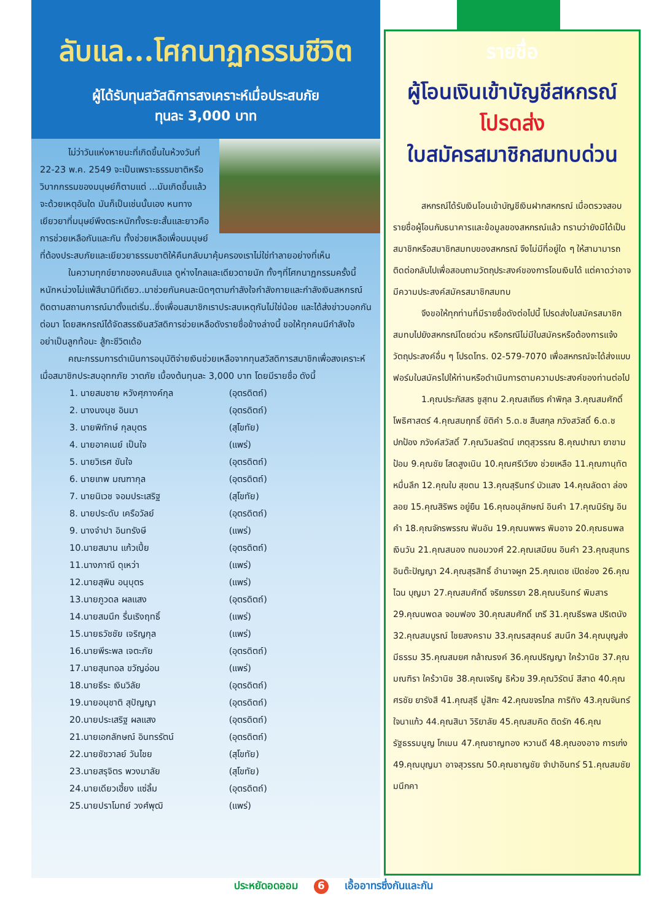ลับแล...โศกนาฏกรรมชีวิต
ผู้ได้รับทุนสวัสดิการสงเคราะห์เมื่อประสบภัย
ทุนละ 3,000 บาท
ไม่ว่าวันแห่งหายนะที่เกิดขึ้นในห้วงวันที่ 22-23 พ.ค. 2549 จะเป็นเพราะธรรมชาติหรือวิบากกรรมของมนุษย์ก็ตามแต่ ...มันเกิดขึ้นแล้วจะด้วยเหตุอันใด มันก็เป็นเช่นนั้นเอง หนทางเยียวยาที่มนุษย์พึงตระหนักทั้งระยะสั้นและยาวคือการช่วยเหลือกันและกัน ทั้งช่วยเหลือเพื่อนมนุษย์ที่ต้องประสบภัยและเยียวยาธรรมชาติให้คืนกลับมาคุ้มครองเราไม่ใช่ทำลายอย่างที่เห็น
ในความทุกข์ยากของคนลับแล ดูห่างไกลและเดียวดายนัก ทั้งๆที่โศกนาฏกรรมครั้งนี้หนักหน่วงไม่แพ้สึนามิทีเดียว..มาช่วยกันคนละนิดๆตามกำลังใจกำลังกายและกำลังเงินสหกรณ์ติดตามสถานการณ์มาตั้งแต่เริ่ม..ซึ่งเพื่อนสมาชิกเราประสบเหตุกันไม่ใช่น้อย และได้ส่งข่าวบอกกันต่อมา โดยสหกรณ์ได้จัดสรรเงินสวัสดิการช่วยเหลือดังรายชื่อข้างล่างนี้ ขอให้ทุกคนมีกำลังใจ อย่าเป็นลูกท้อนะ สู้กะชีวิตเด้อ
คณะกรรมการดำเนินการอนุมัติจ่ายเงินช่วยเหลือจากทุนสวัสดิการสมาชิกเพื่อสงเคราะห์เมื่อสมาชิกประสบอุทกภัย วาตภัย เบื้องต้นทุนละ 3,000 บาท โดยมีรายชื่อ ดังนี้
| 1. นายสมชาย หวังศุภางค์กุล | (อุตรดิตถ์) |
| 2. นางนงนุช อินมา | (อุตรดิตถ์) |
| 3. นายพิทักษ์ กุลบุตร | (สุโขทัย) |
| 4. นายอาคเนย์ เป็นใจ | (แพร่) |
| 5. นายวิเรศ ขันใจ | (อุตรดิตถ์) |
| 6. นายเทพ มณฑากุล | (อุตรดิตถ์) |
| 7. นายนิเวช จอมประเสริฐ | (สุโขทัย) |
| 8. นายประดับ เครือวัลย์ | (อุตรดิตถ์) |
| 9. นางจำปา อินทรังษี | (แพร่) |
| 10.นายสมาน แก้วเปี้ย | (อุตรดิตถ์) |
| 11.นางภาณี ดุเหว่า | (แพร่) |
| 12.นายสุพิน อนุบุตร | (แพร่) |
| 13.นายภูวดล ผลแสง | (อุตรดิตถ์) |
| 14.นายสมนึก รื่นเริงฤทธิ์ | (แพร่) |
| 15.นายธวัชชัย เจริญกุล | (แพร่) |
| 16.นายพีระพล เจตะภัย | (อุตรดิตถ์) |
| 17.นายสุนทอล ขวัญอ่อน | (แพร่) |
| 18.นายธีระ เงินวิลัย | (อุตรดิตถ์) |
| 19.นายอนุชาติ สุปัญญา | (อุตรดิตถ์) |
| 20.นายประเสริฐ ผลแสง | (อุตรดิตถ์) |
| 21.นายเอกลักษณ์ อินทรรัตน์ | (อุตรดิตถ์) |
| 22.นายชัชวาลย์ วันไชย | (สุโขทัย) |
| 23.นายสรุจิตร พวงมาลัย | (สุโขทัย) |
| 24.นายเดียวเฮี้ยง แซ่ลิ้ม | (อุตรดิตถ์) |
| 25.นายปราโมทย์ วงศ์พุฒิ | (แพร่) |
รายชื่อ
ผู้โอนเงินเข้าบัญชีสหกรณ์
โปรดส่ง
ใบสมัครสมาชิกสมทบด่วน
สหกรณ์ได้รับเงินโอนเข้าบัญชีเงินฝากสหกรณ์ เมื่อตรวจสอบรายชื่อผู้โอนกับธนาคารและข้อมูลของสหกรณ์แล้ว ทราบว่ายังมิได้เป็นสมาชิกหรือสมาชิกสมทบของสหกรณ์ จึงไม่มีที่อยู่ใด ๆ ให้สามามารถติดต่อกลับไปเพื่อสอบถามวัตถุประสงค์ของการโอนเงินได้ แต่คาดว่าอาจมีความประสงค์สมัครสมาชิกสมทบ
จึงขอให้ทุกท่านที่มีรายชื่อดังต่อไปนี้ โปรดส่งใบสมัครสมาชิกสมทบไปยังสหกรณ์โดยด่วน หรือกรณีไม่มีใบสมัครหรือต้องการแจ้งวัตถุประสงค์อื่น ๆ โปรดโทร. 02-579-7070 เพื่อสหกรณ์จะได้ส่งแบบฟอร์มใบสมัครไปให้ท่านหรือดำเนินการตามความประสงค์ของท่านต่อไป
1.คุณประภัสสร ชูสุทน 2.คุณสเถียร คำพิกุล 3.คุณสมศักดิ์ โพธิศาสตร์ 4.คุณสมฤทธิ์ ขัติคำ 5.ด.ช สืบสกุล ภวังสวัสดิ์ 6.ด.ช ปกป้อง ภวังค์สวัสดิ์ 7.คุณวิมลรัตน์ เกตุสุวรรณ 8.คุณปาณา ยาขามป้อม 9.คุณชัย โสดสูงเนิน 10.คุณศรีเวียง ช่วยเหลือ 11.คุณภานุทัต หมื่นลึก 12.คุณใบ สุขตน 13.คุณสุรินทร์ บัวแสง 14.คุณลัดดา ล่องลอย 15.คุณสิริพร อยู่ยืน 16.คุณอนุลักษณ์ อินคำ 17.คุณนิรัญ อินคำ 18.คุณจักรพรรณ ฟันอัน 19.คุณนพพร พิมอาจ 20.คุณธนพล เงินวัน 21.คุณสนอง ถนอมวงศ์ 22.คุณเสมียน อินคำ 23.คุณสุนทร อินต๊ะปัญญา 24.คุณสุรสิทธิ์ อำนาจผูก 25.คุณเดช เปิดช่อง 26.คุณไฉน บุญมา 27.คุณสมศักดิ์ จริยภรรยา 28.คุณนรินทร์ พิมสาร 29.คุณนพดล จอมฟอง 30.คุณสมศักดิ์ เภรี 31.คุณธีรพล ปริเตนัง 32.คุณสมบูรณ์ ไชยสงคราม 33.คุณรสสุคนธ์ สมนึก 34.คุณบุญส่ง มีธรรม 35.คุณสมยศ กล้าณรงค์ 36.คุณปริญญา ใคร้วานิช 37.คุณมณฑิรา ใคร้วานิช 38.คุณเจริญ ธิห้วย 39.คุณวิรัตน์ สีสาด 40.คุณศรชัย ยารังสี 41.คุณสุธี มู่สิกะ 42.คุณขจรไกล การิทัง 43.คุณจันทร์ ใจนาแก้ว 44.คุณสินา วิริยาลัย 45.คุณสมคิด ติดรัก 46.คุณรัฐธรรมนูญ โกเมน 47.คุณชาญทอง หวานดี 48.คุณองอาจ การเก่ง 49.คุณบุญมา อาจสุวรรณ 50.คุณชาญชัย จำปาอินทร์ 51.คุณสมชัย มนึกคา
ประหยัดอดออม 6 เอื้ออาทรซึ่งกันและกัน